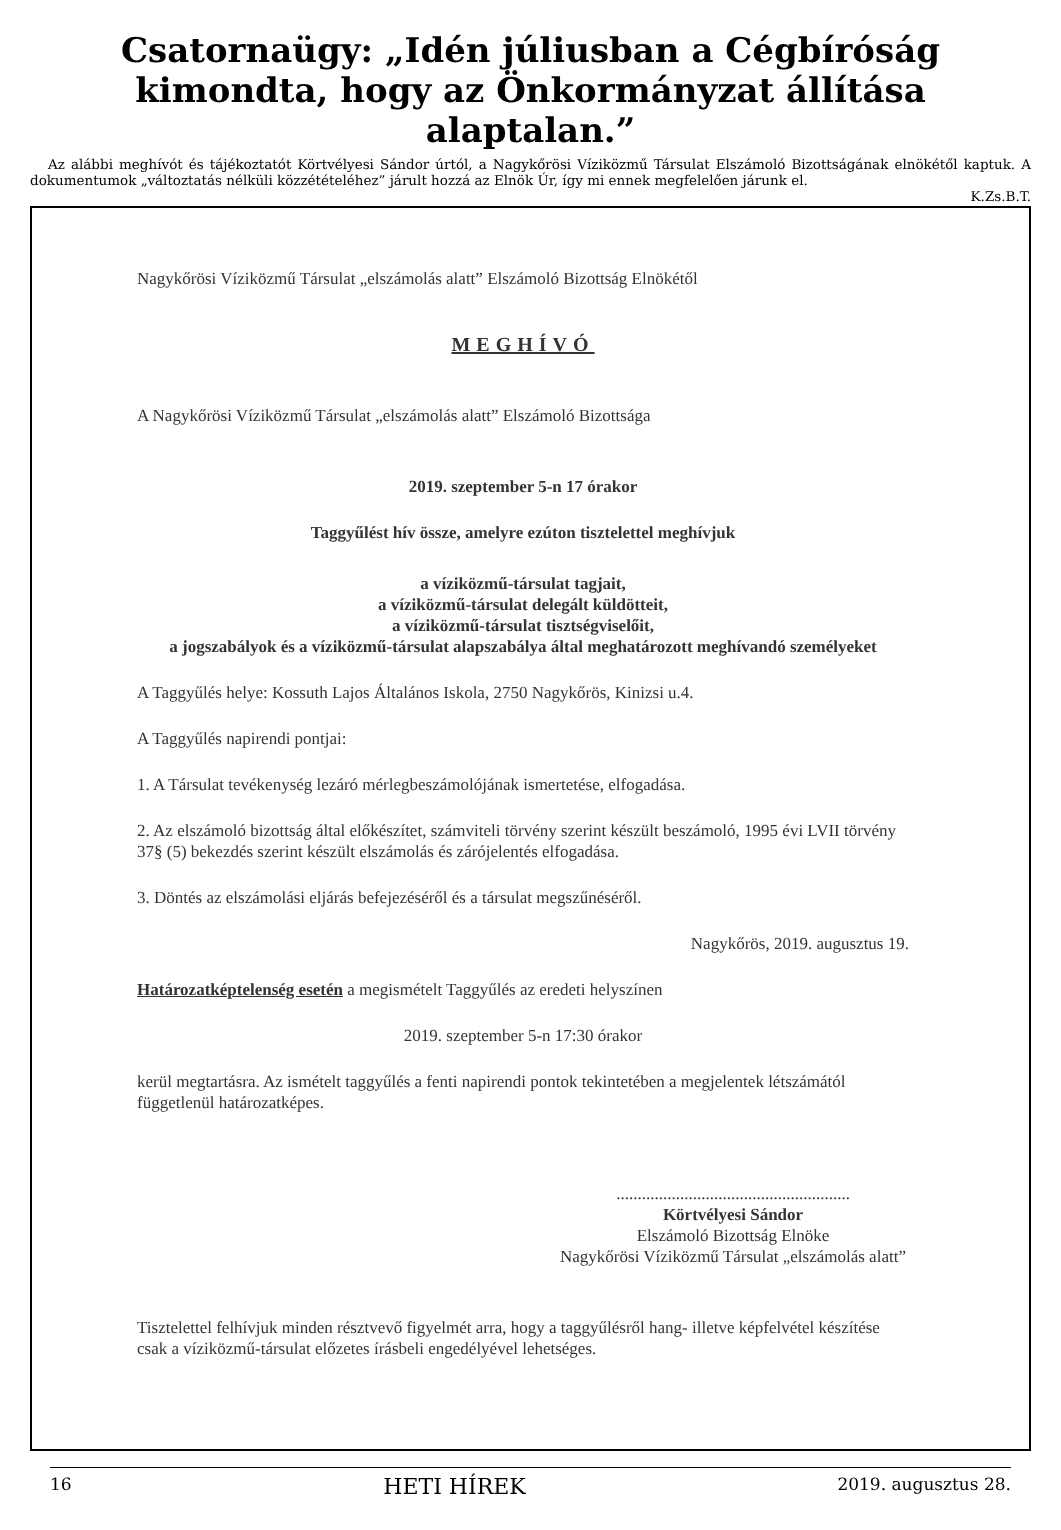Csatornaügy: „Idén júliusban a Cégbíróság kimondta, hogy az Önkormányzat állítása alaptalan.”
Az alábbi meghívót és tájékoztatót Körtvélyesi Sándor úrtól, a Nagykőrösi Víziközmű Társulat Elszámoló Bizottságának elnökétől kaptuk. A dokumentumok „változtatás nélküli közzétételéhez” járult hozzá az Elnök Úr, így mi ennek megfelelően járunk el.
K.Zs.B.T.
Nagykőrösi Víziközmű Társulat „elszámolás alatt” Elszámoló Bizottság Elnökétől
MEGHÍVÓ
A Nagykőrösi Víziközmű Társulat „elszámolás alatt” Elszámoló Bizottsága
2019. szeptember 5-n 17 órakor
Taggyűlést hív össze, amelyre ezúton tisztelettel meghívjuk
a víziközmű-társulat tagjait,
a víziközmű-társulat delegált küldötteit,
a víziközmű-társulat tisztségviselőit,
a jogszabályok és a víziközmű-társulat alapszabálya által meghatározott meghívandó személyeket
A Taggyűlés helye: Kossuth Lajos Általános Iskola, 2750 Nagykőrös, Kinizsi u.4.
A Taggyűlés napirendi pontjai:
1. A Társulat tevékenység lezáró mérlegbeszámolójának ismertetése, elfogadása.
2. Az elszámoló bizottság által előkészítet, számviteli törvény szerint készült beszámoló, 1995 évi LVII törvény 37§ (5) bekezdés szerint készült elszámolás és zárójelentés elfogadása.
3. Döntés az elszámolási eljárás befejezéséről és a társulat megszűnéséről.
Nagykőrös, 2019. augusztus 19.
Határozatképtelenség esetén a megismételt Taggyűlés az eredeti helyszínen
2019. szeptember 5-n 17:30 órakor
kerül megtartásra. Az ismételt taggyűlés a fenti napirendi pontok tekintetében a megjelentek létszámától függetlenül határozatképes.
.......................................................
Körtvélyesi Sándor
Elszámoló Bizottság Elnöke
Nagykőrösi Víziközmű Társulat „elszámolás alatt”
Tisztelettel felhívjuk minden résztvevő figyelmét arra, hogy a taggyűlésről hang- illetve képfelvétel készítése csak a víziközmű-társulat előzetes írásbeli engedélyével lehetséges.
16 HETI HÍREK 2019. augusztus 28.